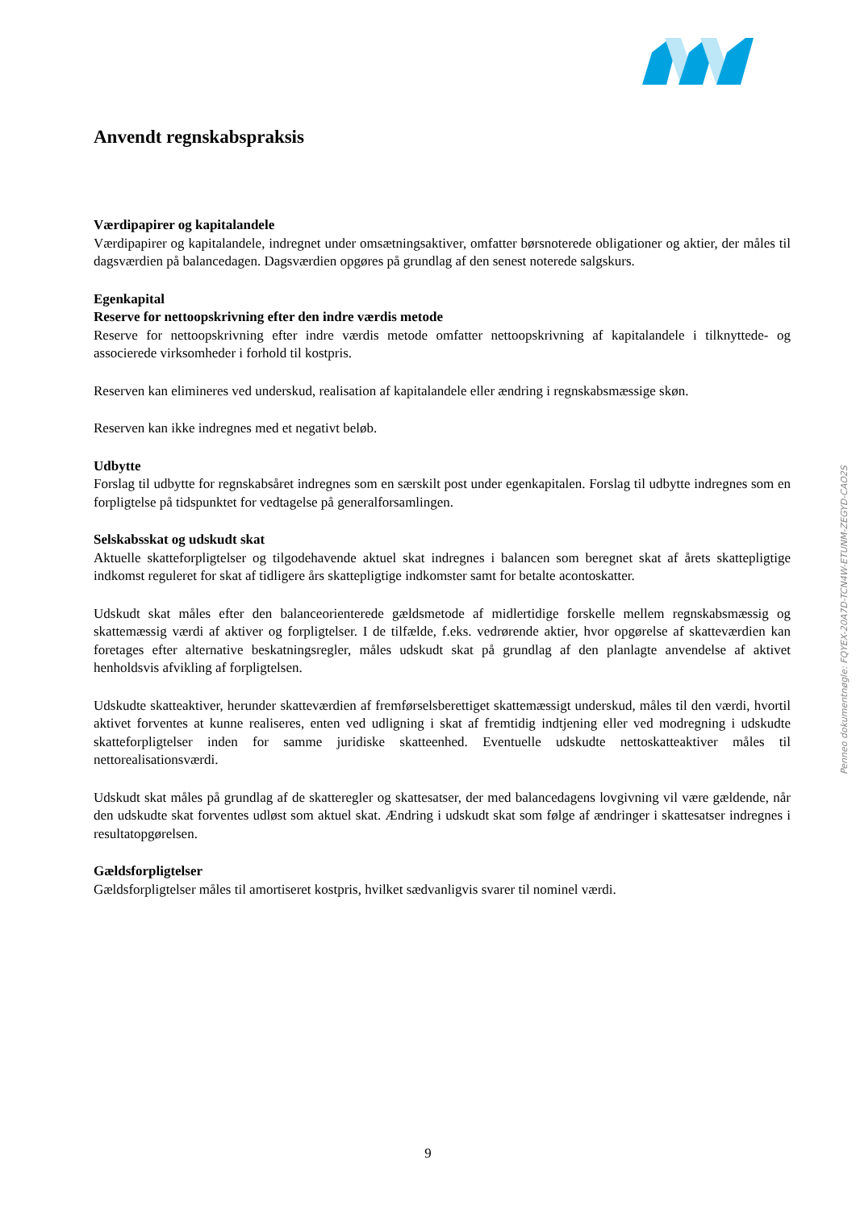Anvendt regnskabspraksis
Værdipapirer og kapitalandele
Værdipapirer og kapitalandele, indregnet under omsætningsaktiver, omfatter børsnoterede obligationer og aktier, der måles til dagsværdien på balancedagen. Dagsværdien opgøres på grundlag af den senest noterede salgskurs.
Egenkapital
Reserve for nettoopskrivning efter den indre værdis metode
Reserve for nettoopskrivning efter indre værdis metode omfatter nettoopskrivning af kapitalandele i tilknyttede- og associerede virksomheder i forhold til kostpris.
Reserven kan elimineres ved underskud, realisation af kapitalandele eller ændring i regnskabsmæssige skøn.
Reserven kan ikke indregnes med et negativt beløb.
Udbytte
Forslag til udbytte for regnskabsåret indregnes som en særskilt post under egenkapitalen. Forslag til udbytte indregnes som en forpligtelse på tidspunktet for vedtagelse på generalforsamlingen.
Selskabsskat og udskudt skat
Aktuelle skatteforpligtelser og tilgodehavende aktuel skat indregnes i balancen som beregnet skat af årets skattepligtige indkomst reguleret for skat af tidligere års skattepligtige indkomster samt for betalte acontoskatter.
Udskudt skat måles efter den balanceorienterede gældsmetode af midlertidige forskelle mellem regnskabsmæssig og skattemæssig værdi af aktiver og forpligtelser. I de tilfælde, f.eks. vedrørende aktier, hvor opgørelse af skatteværdien kan foretages efter alternative beskatningsregler, måles udskudt skat på grundlag af den planlagte anvendelse af aktivet henholdsvis afvikling af forpligtelsen.
Udskudte skatteaktiver, herunder skatteværdien af fremførselsberettiget skattemæssigt underskud, måles til den værdi, hvortil aktivet forventes at kunne realiseres, enten ved udligning i skat af fremtidig indtjening eller ved modregning i udskudte skatteforpligtelser inden for samme juridiske skatteenhed. Eventuelle udskudte nettoskatteaktiver måles til nettorealisationsværdi.
Udskudt skat måles på grundlag af de skatteregler og skattesatser, der med balancedagens lovgivning vil være gældende, når den udskudte skat forventes udløst som aktuel skat. Ændring i udskudt skat som følge af ændringer i skattesatser indregnes i resultatopgørelsen.
Gældsforpligtelser
Gældsforpligtelser måles til amortiseret kostpris, hvilket sædvanligvis svarer til nominel værdi.
Penneo dokumentnøgle: FQYEX-20A7D-TCN4W-ETUNM-ZEGYD-CAO2S
9